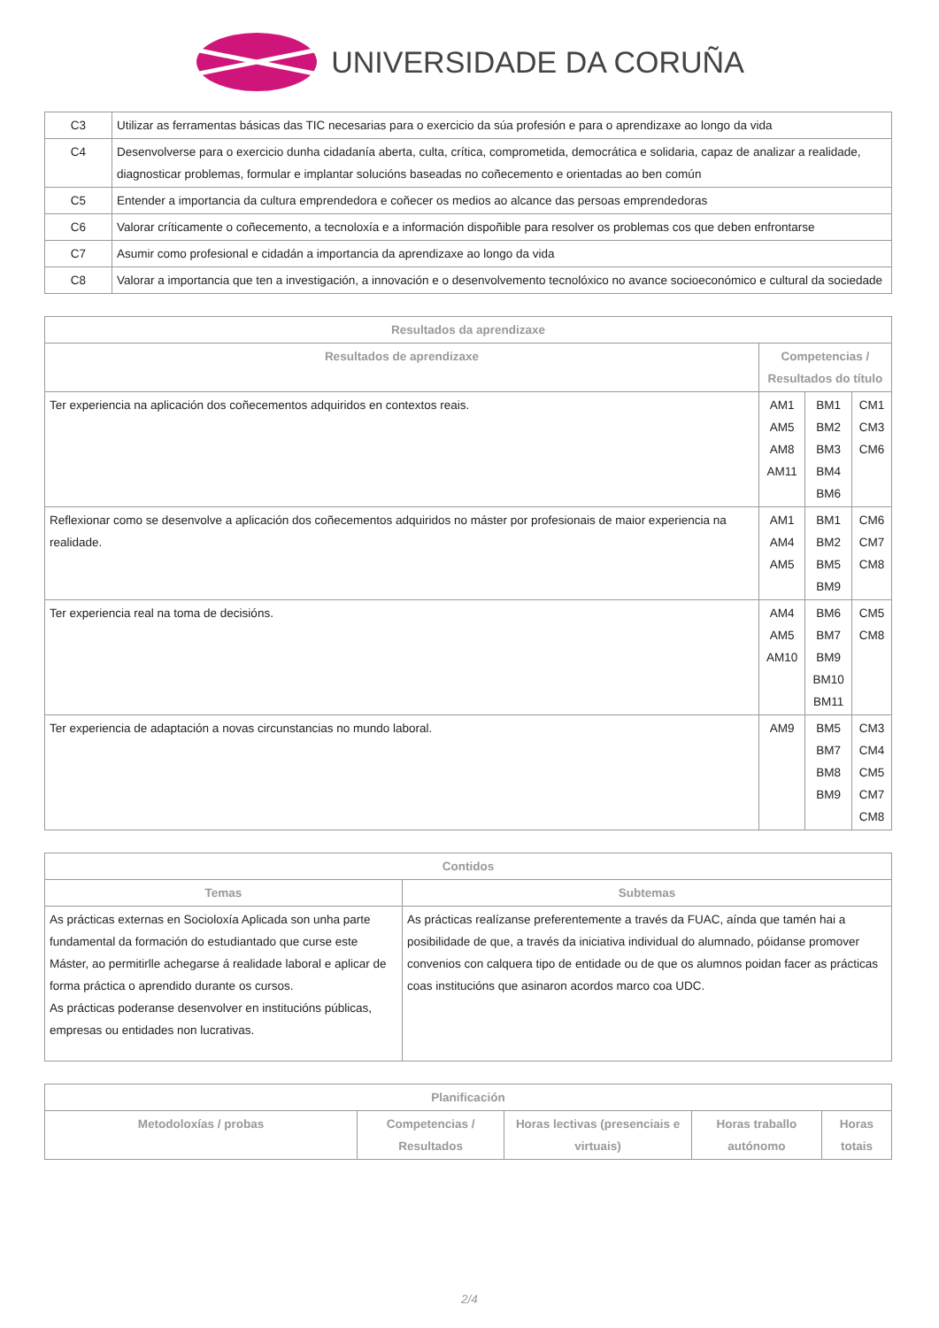UNIVERSIDADE DA CORUÑA
| C3 | Utilizar as ferramentas básicas das TIC necesarias para o exercicio da súa profesión e para o aprendizaxe ao longo da vida |
| C4 | Desenvolverse para o exercicio dunha cidadanía aberta, culta, crítica, comprometida, democrática e solidaria, capaz de analizar a realidade, diagnosticar problemas, formular e implantar solucións baseadas no coñecemento e orientadas ao ben común |
| C5 | Entender a importancia da cultura emprendedora e coñecer os medios ao alcance das persoas emprendedoras |
| C6 | Valorar críticamente o coñecemento, a tecnoloxía e a información dispoñible para resolver os problemas cos que deben enfrontarse |
| C7 | Asumir como profesional e cidadán a importancia da aprendizaxe ao longo da vida |
| C8 | Valorar a importancia que ten a investigación, a innovación e o desenvolvemento tecnolóxico no avance socioeconómico e cultural da sociedade |
| Resultados da aprendizaxe | | | |
| --- | --- | --- | --- |
| Resultados de aprendizaxe | Competencias / Resultados do título | | |
| Ter experiencia na aplicación dos coñecementos adquiridos en contextos reais. | AM1 AM5 AM8 AM11 | BM1 BM2 BM3 BM4 BM6 | CM1 CM3 CM6 |
| Reflexionar como se desenvolve a aplicación dos coñecementos adquiridos no máster por profesionais de maior experiencia na realidade. | AM1 AM4 AM5 | BM1 BM2 BM5 BM9 | CM6 CM7 CM8 |
| Ter experiencia real na toma de decisións. | AM4 AM5 AM10 | BM6 BM7 BM9 BM10 BM11 | CM5 CM8 |
| Ter experiencia de adaptación a novas circunstancias no mundo laboral. | AM9 | BM5 BM7 BM8 BM9 | CM3 CM4 CM5 CM7 CM8 |
| Contidos | |
| --- | --- |
| Temas | Subtemas |
| As prácticas externas en Socioloxía Aplicada son unha parte fundamental da formación do estudiantado que curse este Máster, ao permitirlle achegarse á realidade laboral e aplicar de forma práctica o aprendido durante os cursos. As prácticas poderanse desenvolver en institucións públicas, empresas ou entidades non lucrativas. | As prácticas realízanse preferentemente a través da FUAC, aínda que tamén hai a posibilidade de que, a través da iniciativa individual do alumnado, póidanse promover convenios con calquera tipo de entidade ou de que os alumnos poidan facer as prácticas coas institucións que asinaron acordos marco coa UDC. |
| Planificación | | | | |
| --- | --- | --- | --- | --- |
| Metodoloxías / probas | Competencias / Resultados | Horas lectivas (presenciais e virtuais) | Horas traballo autónomo | Horas totais |
2/4